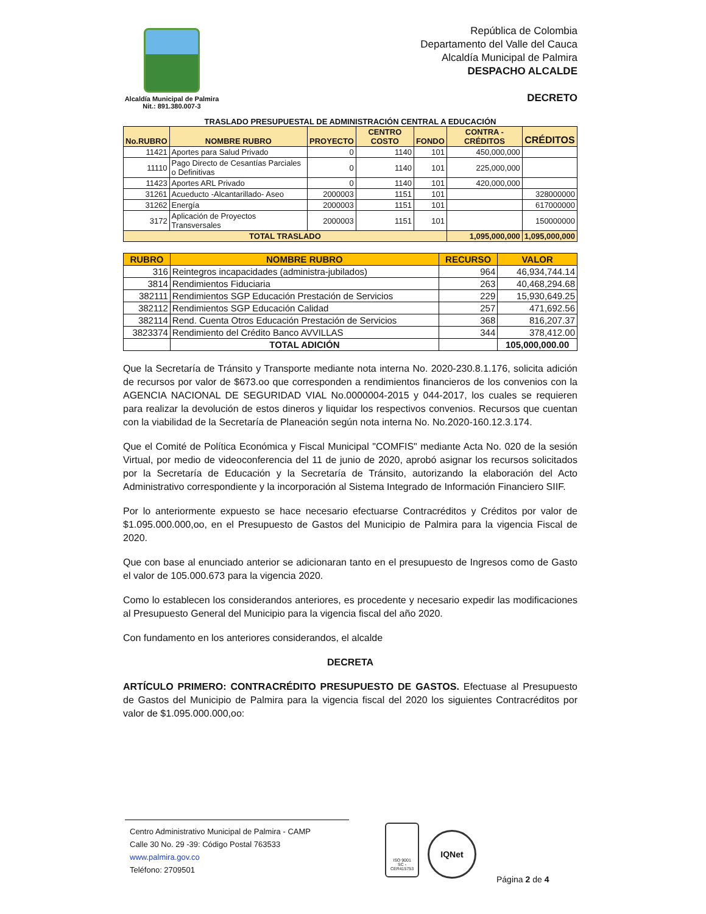Alcaldía Municipal de Palmira
Nit.: 891.380.007-3
República de Colombia
Departamento del Valle del Cauca
Alcaldía Municipal de Palmira
DESPACHO ALCALDE
DECRETO
TRASLADO PRESUPUESTAL DE ADMINISTRACIÓN CENTRAL A EDUCACIÓN
| No.RUBRO | NOMBRE RUBRO | PROYECTO | CENTRO COSTO | FONDO | CONTRA - CRÉDITOS | CRÉDITOS |
| --- | --- | --- | --- | --- | --- | --- |
| 11421 | Aportes para Salud Privado | 0 | 1140 | 101 | 450,000,000 | |
| 11110 | Pago Directo de Cesantías Parciales o Definitivas | 0 | 1140 | 101 | 225,000,000 | |
| 11423 | Aportes ARL Privado | 0 | 1140 | 101 | 420,000,000 | |
| 31261 | Acueducto -Alcantarillado- Aseo | 2000003 | 1151 | 101 | | 328000000 |
| 31262 | Energía | 2000003 | 1151 | 101 | | 617000000 |
| 3172 | Aplicación de Proyectos Transversales | 2000003 | 1151 | 101 | | 150000000 |
| TOTAL TRASLADO | | | | | 1,095,000,000 | 1,095,000,000 |
| RUBRO | NOMBRE RUBRO | RECURSO | VALOR |
| --- | --- | --- | --- |
| 316 | Reintegros incapacidades (administra-jubilados) | 964 | 46,934,744.14 |
| 3814 | Rendimientos Fiduciaria | 263 | 40,468,294.68 |
| 382111 | Rendimientos SGP Educación Prestación de Servicios | 229 | 15,930,649.25 |
| 382112 | Rendimientos SGP Educación Calidad | 257 | 471,692.56 |
| 382114 | Rend. Cuenta Otros Educación Prestación de Servicios | 368 | 816,207.37 |
| 3823374 | Rendimiento del Crédito Banco AVVILLAS | 344 | 378,412.00 |
| | TOTAL ADICIÓN | | 105,000,000.00 |
Que la Secretaría de Tránsito y Transporte mediante nota interna No. 2020-230.8.1.176, solicita adición de recursos por valor de $673.oo que corresponden a rendimientos financieros de los convenios con la AGENCIA NACIONAL DE SEGURIDAD VIAL No.0000004-2015 y 044-2017, los cuales se requieren para realizar la devolución de estos dineros y liquidar los respectivos convenios. Recursos que cuentan con la viabilidad de la Secretaría de Planeación según nota interna No. No.2020-160.12.3.174.
Que el Comité de Política Económica y Fiscal Municipal "COMFIS" mediante Acta No. 020 de la sesión Virtual, por medio de videoconferencia del 11 de junio de 2020, aprobó asignar los recursos solicitados por la Secretaría de Educación y la Secretaría de Tránsito, autorizando la elaboración del Acto Administrativo correspondiente y la incorporación al Sistema Integrado de Información Financiero SIIF.
Por lo anteriormente expuesto se hace necesario efectuarse Contracréditos y Créditos por valor de $1.095.000.000,oo, en el Presupuesto de Gastos del Municipio de Palmira para la vigencia Fiscal de 2020.
Que con base al enunciado anterior se adicionaran tanto en el presupuesto de Ingresos como de Gasto el valor de 105.000.673 para la vigencia 2020.
Como lo establecen los considerandos anteriores, es procedente y necesario expedir las modificaciones al Presupuesto General del Municipio para la vigencia fiscal del año 2020.
Con fundamento en los anteriores considerandos, el alcalde
DECRETA
ARTÍCULO PRIMERO: CONTRACRÉDITO PRESUPUESTO DE GASTOS. Efectuase al Presupuesto de Gastos del Municipio de Palmira para la vigencia fiscal del 2020 los siguientes Contracréditos por valor de $1.095.000.000,oo:
Centro Administrativo Municipal de Palmira - CAMP
Calle 30 No. 29 -39: Código Postal 763533
www.palmira.gov.co
Teléfono: 2709501
ISO 9001
SC - CER415753
IQNet
Página 2 de 4